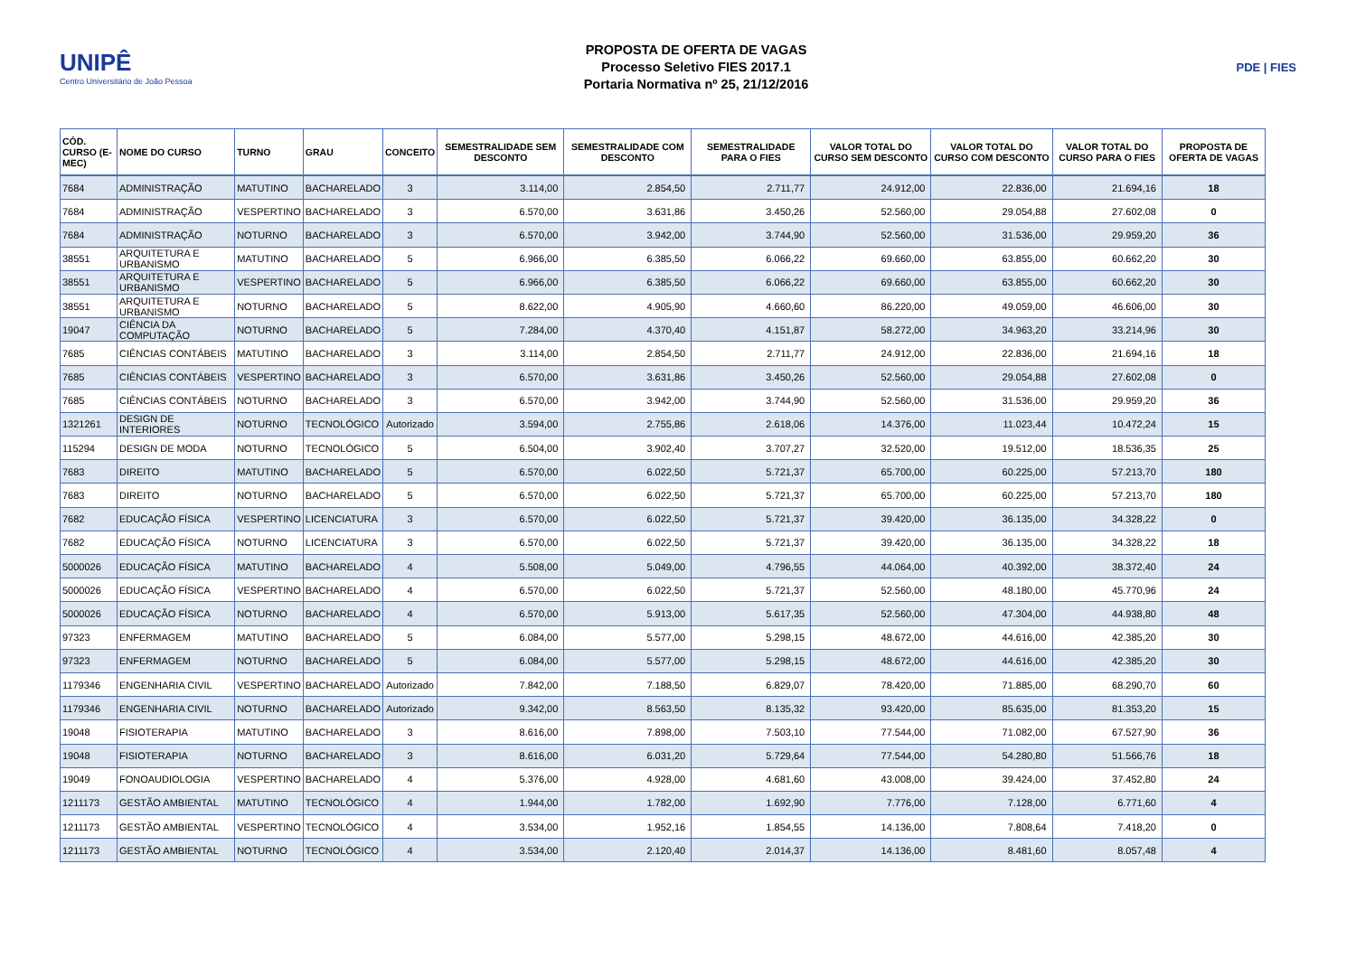UNIPÊ
Centro Universitário de João Pessoa
PROPOSTA DE OFERTA DE VAGAS
Processo Seletivo FIES 2017.1
Portaria Normativa nº 25, 21/12/2016
PDE | FIES
| CÓD. CURSO (E-MEC) | NOME DO CURSO | TURNO | GRAU | CONCEITO | SEMESTRALIDADE SEM DESCONTO | SEMESTRALIDADE COM DESCONTO | SEMESTRALIDADE PARA O FIES | VALOR TOTAL DO CURSO SEM DESCONTO | VALOR TOTAL DO CURSO COM DESCONTO | VALOR TOTAL DO CURSO PARA O FIES | PROPOSTA DE OFERTA DE VAGAS |
| --- | --- | --- | --- | --- | --- | --- | --- | --- | --- | --- | --- |
| 7684 | ADMINISTRAÇÃO | MATUTINO | BACHARELADO | 3 | 3.114,00 | 2.854,50 | 2.711,77 | 24.912,00 | 22.836,00 | 21.694,16 | 18 |
| 7684 | ADMINISTRAÇÃO | VESPERTINO | BACHARELADO | 3 | 6.570,00 | 3.631,86 | 3.450,26 | 52.560,00 | 29.054,88 | 27.602,08 | 0 |
| 7684 | ADMINISTRAÇÃO | NOTURNO | BACHARELADO | 3 | 6.570,00 | 3.942,00 | 3.744,90 | 52.560,00 | 31.536,00 | 29.959,20 | 36 |
| 38551 | ARQUITETURA E URBANISMO | MATUTINO | BACHARELADO | 5 | 6.966,00 | 6.385,50 | 6.066,22 | 69.660,00 | 63.855,00 | 60.662,20 | 30 |
| 38551 | ARQUITETURA E URBANISMO | VESPERTINO | BACHARELADO | 5 | 6.966,00 | 6.385,50 | 6.066,22 | 69.660,00 | 63.855,00 | 60.662,20 | 30 |
| 38551 | ARQUITETURA E URBANISMO | NOTURNO | BACHARELADO | 5 | 8.622,00 | 4.905,90 | 4.660,60 | 86.220,00 | 49.059,00 | 46.606,00 | 30 |
| 19047 | CIÊNCIA DA COMPUTAÇÃO | NOTURNO | BACHARELADO | 5 | 7.284,00 | 4.370,40 | 4.151,87 | 58.272,00 | 34.963,20 | 33.214,96 | 30 |
| 7685 | CIÊNCIAS CONTÁBEIS | MATUTINO | BACHARELADO | 3 | 3.114,00 | 2.854,50 | 2.711,77 | 24.912,00 | 22.836,00 | 21.694,16 | 18 |
| 7685 | CIÊNCIAS CONTÁBEIS | VESPERTINO | BACHARELADO | 3 | 6.570,00 | 3.631,86 | 3.450,26 | 52.560,00 | 29.054,88 | 27.602,08 | 0 |
| 7685 | CIÊNCIAS CONTÁBEIS | NOTURNO | BACHARELADO | 3 | 6.570,00 | 3.942,00 | 3.744,90 | 52.560,00 | 31.536,00 | 29.959,20 | 36 |
| 1321261 | DESIGN DE INTERIORES | NOTURNO | TECNOLÓGICO | Autorizado | 3.594,00 | 2.755,86 | 2.618,06 | 14.376,00 | 11.023,44 | 10.472,24 | 15 |
| 115294 | DESIGN DE MODA | NOTURNO | TECNOLÓGICO | 5 | 6.504,00 | 3.902,40 | 3.707,27 | 32.520,00 | 19.512,00 | 18.536,35 | 25 |
| 7683 | DIREITO | MATUTINO | BACHARELADO | 5 | 6.570,00 | 6.022,50 | 5.721,37 | 65.700,00 | 60.225,00 | 57.213,70 | 180 |
| 7683 | DIREITO | NOTURNO | BACHARELADO | 5 | 6.570,00 | 6.022,50 | 5.721,37 | 65.700,00 | 60.225,00 | 57.213,70 | 180 |
| 7682 | EDUCAÇÃO FÍSICA | VESPERTINO | LICENCIATURA | 3 | 6.570,00 | 6.022,50 | 5.721,37 | 39.420,00 | 36.135,00 | 34.328,22 | 0 |
| 7682 | EDUCAÇÃO FÍSICA | NOTURNO | LICENCIATURA | 3 | 6.570,00 | 6.022,50 | 5.721,37 | 39.420,00 | 36.135,00 | 34.328,22 | 18 |
| 5000026 | EDUCAÇÃO FÍSICA | MATUTINO | BACHARELADO | 4 | 5.508,00 | 5.049,00 | 4.796,55 | 44.064,00 | 40.392,00 | 38.372,40 | 24 |
| 5000026 | EDUCAÇÃO FÍSICA | VESPERTINO | BACHARELADO | 4 | 6.570,00 | 6.022,50 | 5.721,37 | 52.560,00 | 48.180,00 | 45.770,96 | 24 |
| 5000026 | EDUCAÇÃO FÍSICA | NOTURNO | BACHARELADO | 4 | 6.570,00 | 5.913,00 | 5.617,35 | 52.560,00 | 47.304,00 | 44.938,80 | 48 |
| 97323 | ENFERMAGEM | MATUTINO | BACHARELADO | 5 | 6.084,00 | 5.577,00 | 5.298,15 | 48.672,00 | 44.616,00 | 42.385,20 | 30 |
| 97323 | ENFERMAGEM | NOTURNO | BACHARELADO | 5 | 6.084,00 | 5.577,00 | 5.298,15 | 48.672,00 | 44.616,00 | 42.385,20 | 30 |
| 1179346 | ENGENHARIA CIVIL | VESPERTINO | BACHARELADO | Autorizado | 7.842,00 | 7.188,50 | 6.829,07 | 78.420,00 | 71.885,00 | 68.290,70 | 60 |
| 1179346 | ENGENHARIA CIVIL | NOTURNO | BACHARELADO | Autorizado | 9.342,00 | 8.563,50 | 8.135,32 | 93.420,00 | 85.635,00 | 81.353,20 | 15 |
| 19048 | FISIOTERAPIA | MATUTINO | BACHARELADO | 3 | 8.616,00 | 7.898,00 | 7.503,10 | 77.544,00 | 71.082,00 | 67.527,90 | 36 |
| 19048 | FISIOTERAPIA | NOTURNO | BACHARELADO | 3 | 8.616,00 | 6.031,20 | 5.729,64 | 77.544,00 | 54.280,80 | 51.566,76 | 18 |
| 19049 | FONOAUDIOLOGIA | VESPERTINO | BACHARELADO | 4 | 5.376,00 | 4.928,00 | 4.681,60 | 43.008,00 | 39.424,00 | 37.452,80 | 24 |
| 1211173 | GESTÃO AMBIENTAL | MATUTINO | TECNOLÓGICO | 4 | 1.944,00 | 1.782,00 | 1.692,90 | 7.776,00 | 7.128,00 | 6.771,60 | 4 |
| 1211173 | GESTÃO AMBIENTAL | VESPERTINO | TECNOLÓGICO | 4 | 3.534,00 | 1.952,16 | 1.854,55 | 14.136,00 | 7.808,64 | 7.418,20 | 0 |
| 1211173 | GESTÃO AMBIENTAL | NOTURNO | TECNOLÓGICO | 4 | 3.534,00 | 2.120,40 | 2.014,37 | 14.136,00 | 8.481,60 | 8.057,48 | 4 |